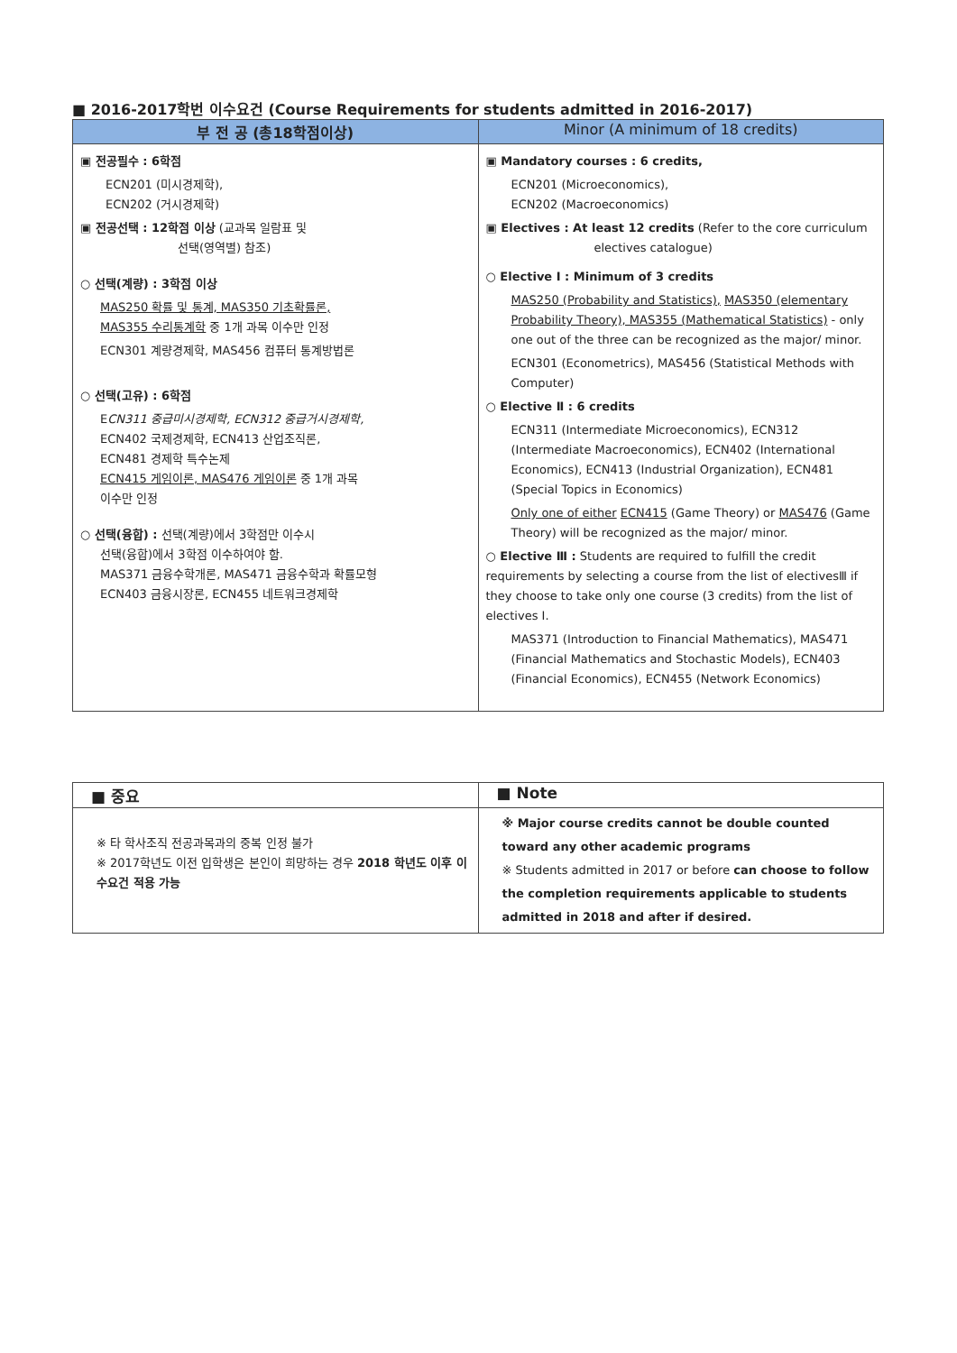■ 2016-2017학번 이수요건 (Course Requirements for students admitted in 2016-2017)
| 부 전 공 (총18학점이상) | Minor (A minimum of 18 credits) |
| --- | --- |
| ▣ 전공필수 : 6학점 ECN201 (미시경제학), ECN202 (거시경제학) ▣ 전공선택 : 12학점 이상 (교과목 일람표 및 선택(영역별) 참조) ○ 선택(계량) : 3학점 이상 MAS250 확률 및 통계, MAS350 기초확률론, MAS355 수리통계학 중 1개 과목 이수만 인정 ECN301 계량경제학, MAS456 컴퓨터 통계방법론 ○ 선택(고유) : 6학점 E CN311 중급미시경제학, ECN312 중급거시경제학, ECN402 국제경제학, ECN413 산업조직론, ECN481 경제학 특수논제 ECN415 게임이론, MAS476 게임이론 중 1개 과목 이수만 인정 ○ 선택(융합) : 선택(계량)에서 3학점만 이수시 선택(융합)에서 3학점 이수하여야 함. MAS371 금융수학개론, MAS471 금융수학과 확률모형 ECN403 금융시장론, ECN455 네트워크경제학 | ▣ Mandatory courses : 6 credits, ECN201 (Microeconomics), ECN202 (Macroeconomics) ▣ Electives : At least 12 credits (Refer to the core curriculum electives catalogue) ○ Elective Ⅰ : Minimum of 3 credits MAS250 (Probability and Statistics), MAS350 (elementary Probability Theory), MAS355 (Mathematical Statistics) - only one out of the three can be recognized as the major/ minor. ECN301 (Econometrics), MAS456 (Statistical Methods with Computer) ○ Elective Ⅱ : 6 credits ECN311 (Intermediate Microeconomics), ECN312 (Intermediate Macroeconomics), ECN402 (International Economics), ECN413 (Industrial Organization), ECN481 (Special Topics in Economics) Only one of either ECN415 (Game Theory) or MAS476 (Game Theory) will be recognized as the major/ minor. ○ Elective Ⅲ : Students are required to fulfill the credit requirements by selecting a course from the list of electivesⅢ if they choose to take only one course (3 credits) from the list of electives Ⅰ. MAS371 (Introduction to Financial Mathematics), MAS471 (Financial Mathematics and Stochastic Models), ECN403 (Financial Economics), ECN455 (Network Economics) |
| ■ 중요 | ■ Note |
| --- | --- |
| ※ 타 학사조직 전공과목과의 중복 인정 불가 ※ 2017학년도 이전 입학생은 본인이 희망하는 경우 2018 학년도 이후 이수요건 적용 가능 | ※ Major course credits cannot be double counted toward any other academic programs ※ Students admitted in 2017 or before can choose to follow the completion requirements applicable to students admitted in 2018 and after if desired. |